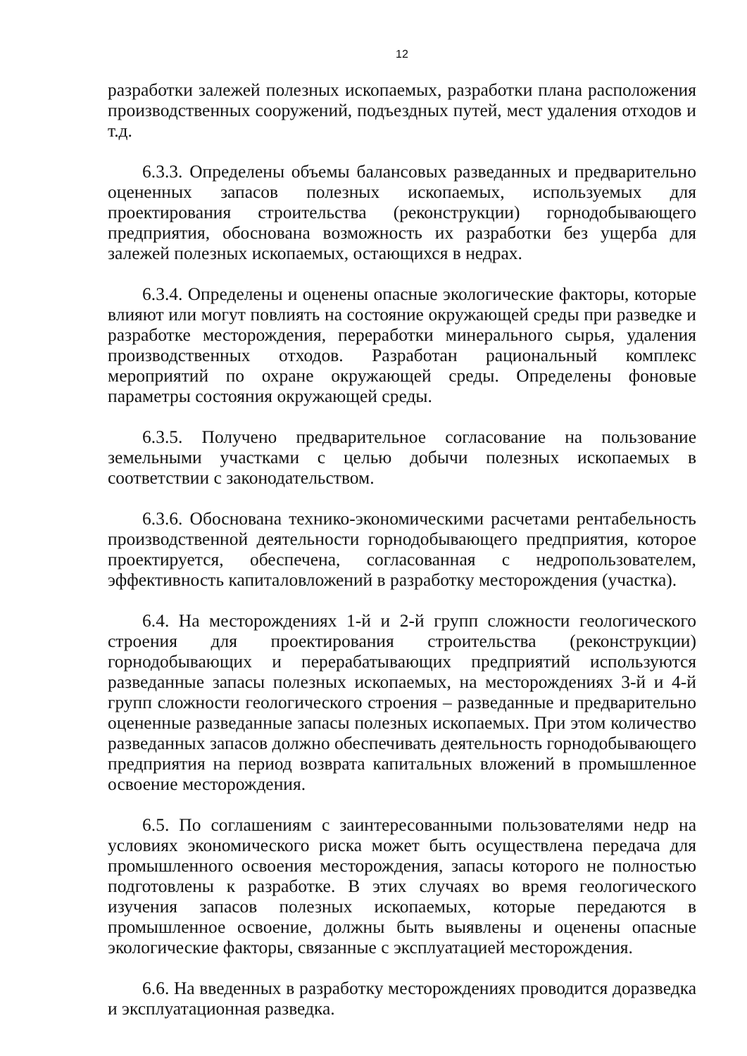12
разработки залежей полезных ископаемых, разработки плана расположения производственных сооружений, подъездных путей, мест удаления отходов и т.д.
6.3.3. Определены объемы балансовых разведанных и предварительно оцененных запасов полезных ископаемых, используемых для проектирования строительства (реконструкции) горнодобывающего предприятия, обоснована возможность их разработки без ущерба для залежей полезных ископаемых, остающихся в недрах.
6.3.4. Определены и оценены опасные экологические факторы, которые влияют или могут повлиять на состояние окружающей среды при разведке и разработке месторождения, переработки минерального сырья, удаления производственных отходов. Разработан рациональный комплекс мероприятий по охране окружающей среды. Определены фоновые параметры состояния окружающей среды.
6.3.5. Получено предварительное согласование на пользование земельными участками с целью добычи полезных ископаемых в соответствии с законодательством.
6.3.6. Обоснована технико-экономическими расчетами рентабельность производственной деятельности горнодобывающего предприятия, которое проектируется, обеспечена, согласованная с недропользователем, эффективность капиталовложений в разработку месторождения (участка).
6.4. На месторождениях 1-й и 2-й групп сложности геологического строения для проектирования строительства (реконструкции) горнодобывающих и перерабатывающих предприятий используются разведанные запасы полезных ископаемых, на месторождениях 3-й и 4-й групп сложности геологического строения – разведанные и предварительно оцененные разведанные запасы полезных ископаемых. При этом количество разведанных запасов должно обеспечивать деятельность горнодобывающего предприятия на период возврата капитальных вложений в промышленное освоение месторождения.
6.5. По соглашениям с заинтересованными пользователями недр на условиях экономического риска может быть осуществлена передача для промышленного освоения месторождения, запасы которого не полностью подготовлены к разработке. В этих случаях во время геологического изучения запасов полезных ископаемых, которые передаются в промышленное освоение, должны быть выявлены и оценены опасные экологические факторы, связанные с эксплуатацией месторождения.
6.6. На введенных в разработку месторождениях проводится доразведка и эксплуатационная разведка.